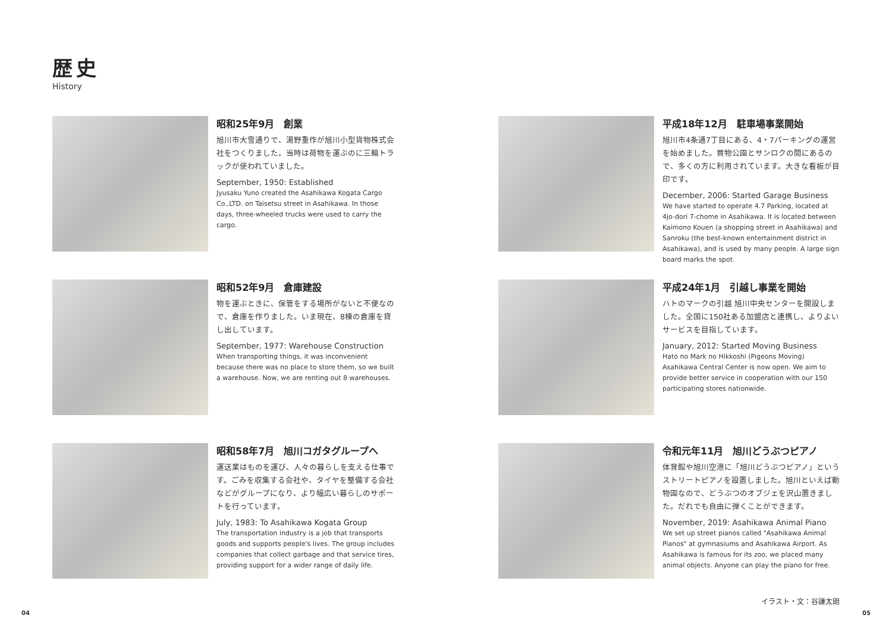歴史
History
昭和25年9月　創業
旭川市大雪通りで、湯野重作が旭川小型貨物株式会社をつくりました。当時は荷物を運ぶのに三輪トラックが使われていました。
September, 1950: Established
Jyusaku Yuno created the Asahikawa Kogata Cargo Co.,LTD. on Taisetsu street in Asahikawa. In those days, three-wheeled trucks were used to carry the cargo.
平成18年12月　駐車場事業開始
旭川市4条通7丁目にある、4・7パーキングの運営を始めました。買物公園とサンロクの間にあるので、多くの方に利用されています。大きな看板が目印です。
December, 2006: Started Garage Business
We have started to operate 4.7 Parking, located at 4jo-dori 7-chome in Asahikawa. It is located between Kaimono Kouen (a shopping street in Asahikawa) and Sanroku (the best-known entertainment district in Asahikawa), and is used by many people. A large sign board marks the spot.
昭和52年9月　倉庫建設
物を運ぶときに、保管をする場所がないと不便なので、倉庫を作りました。いま現在、8棟の倉庫を貸し出しています。
September, 1977: Warehouse Construction
When transporting things, it was inconvenient because there was no place to store them, so we built a warehouse. Now, we are renting out 8 warehouses.
平成24年1月　引越し事業を開始
ハトのマークの引越 旭川中央センターを開設しました。全国に150社ある加盟店と連携し、よりよいサービスを目指しています。
January, 2012: Started Moving Business
Hato no Mark no Hikkoshi (Pigeons Moving) Asahikawa Central Center is now open. We aim to provide better service in cooperation with our 150 participating stores nationwide.
昭和58年7月　旭川コガタグループへ
運送業はものを運び、人々の暮らしを支える仕事です。ごみを収集する会社や、タイヤを整備する会社などがグループになり、より幅広い暮らしのサポートを行っています。
July, 1983: To Asahikawa Kogata Group
The transportation industry is a job that transports goods and supports people's lives. The group includes companies that collect garbage and that service tires, providing support for a wider range of daily life.
令和元年11月　旭川どうぶつピアノ
体育館や旭川空港に「旭川どうぶつピアノ」というストリートピアノを設置しました。旭川といえば動物園なので、どうぶつのオブジェを沢山置きました。だれでも自由に弾くことができます。
November, 2019: Asahikawa Animal Piano
We set up street pianos called "Asahikawa Animal Pianos" at gymnasiums and Asahikawa Airport. As Asahikawa is famous for its zoo, we placed many animal objects. Anyone can play the piano for free.
イラスト・文：谷謙太朗
04 05